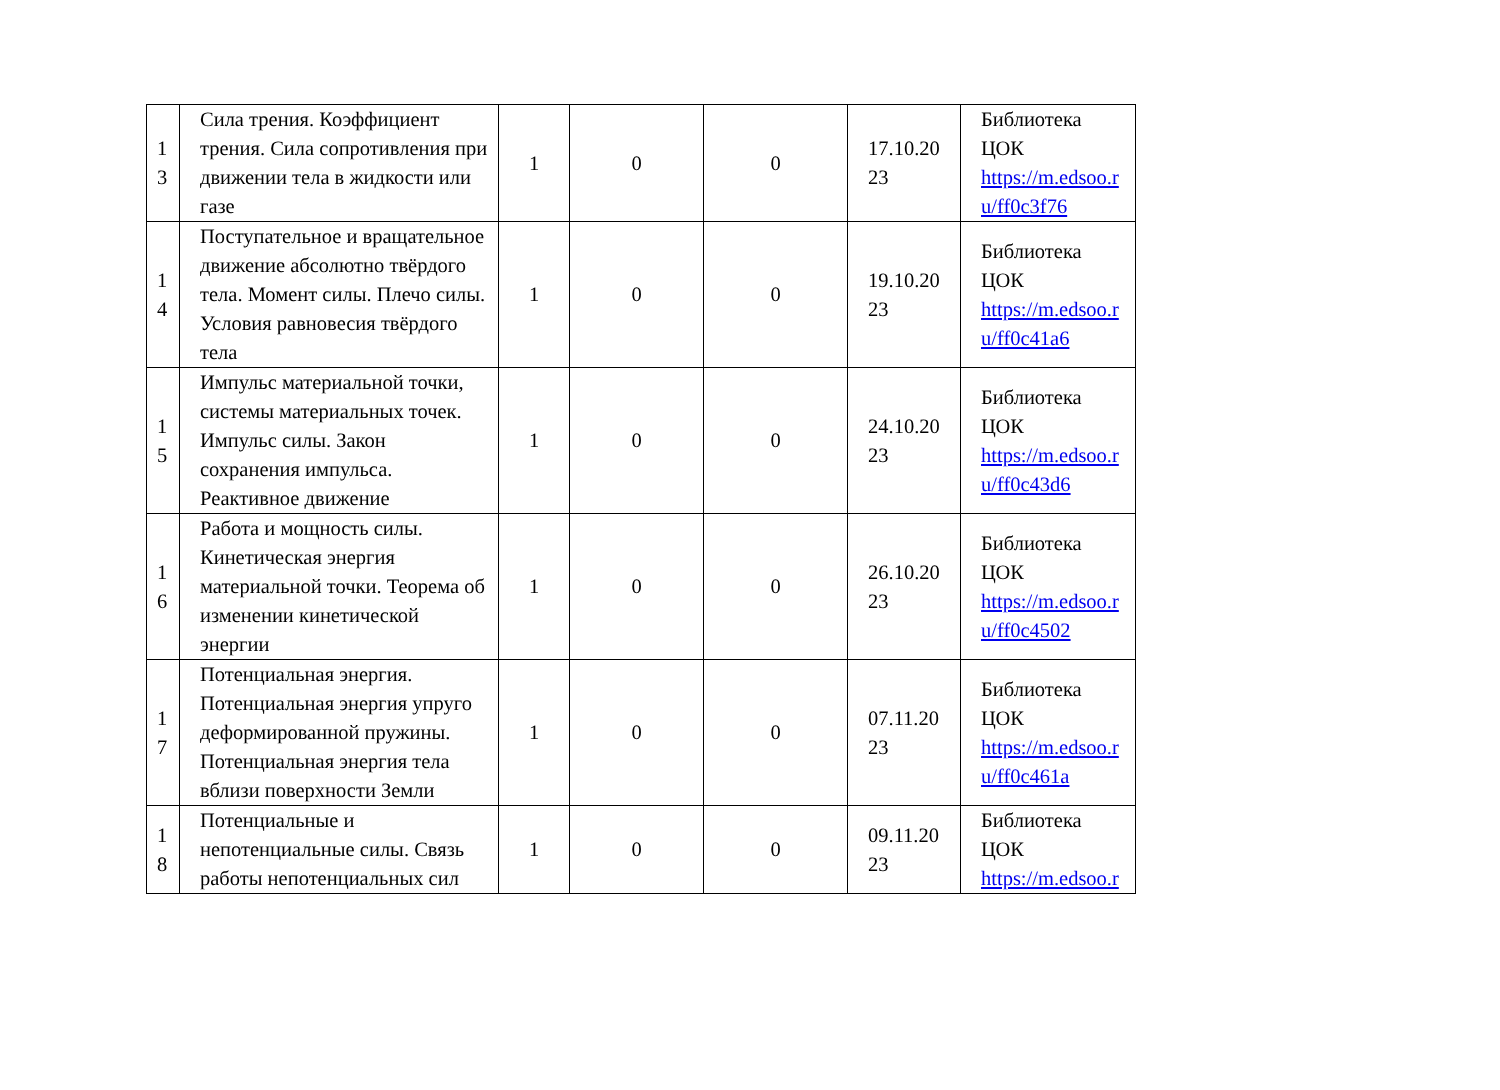| 1 3 | Сила трения. Коэффициент трения. Сила сопротивления при движении тела в жидкости или газе | 1 | 0 | 0 | 17.10.20 23 | Библиотека ЦОК https://m.edsoo.r u/ff0c3f76 |
| 1 4 | Поступательное и вращательное движение абсолютно твёрдого тела. Момент силы. Плечо силы. Условия равновесия твёрдого тела | 1 | 0 | 0 | 19.10.20 23 | Библиотека ЦОК https://m.edsoo.r u/ff0c41a6 |
| 1 5 | Импульс материальной точки, системы материальных точек. Импульс силы. Закон сохранения импульса. Реактивное движение | 1 | 0 | 0 | 24.10.20 23 | Библиотека ЦОК https://m.edsoo.r u/ff0c43d6 |
| 1 6 | Работа и мощность силы. Кинетическая энергия материальной точки. Теорема об изменении кинетической энергии | 1 | 0 | 0 | 26.10.20 23 | Библиотека ЦОК https://m.edsoo.r u/ff0c4502 |
| 1 7 | Потенциальная энергия. Потенциальная энергия упруго деформированной пружины. Потенциальная энергия тела вблизи поверхности Земли | 1 | 0 | 0 | 07.11.20 23 | Библиотека ЦОК https://m.edsoo.r u/ff0c461a |
| 1 8 | Потенциальные и непотенциальные силы. Связь работы непотенциальных сил | 1 | 0 | 0 | 09.11.20 23 | Библиотека ЦОК https://m.edsoo.r |